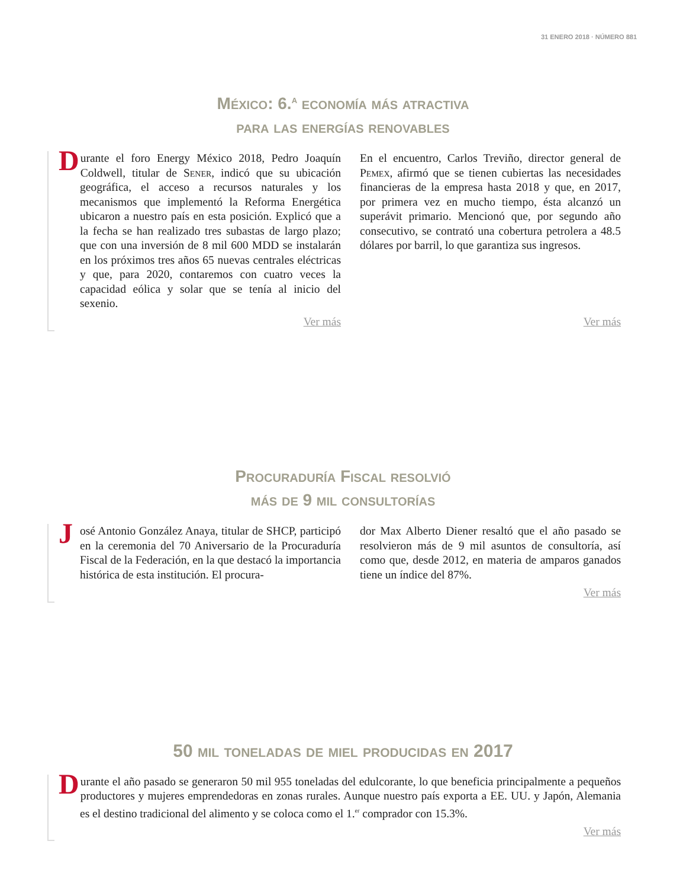31 ENERO 2018 · NÚMERO 881
México: 6.<sup>a</sup> economía más atractiva
para las energías renovables
Durante el foro Energy México 2018, Pedro Joaquín Coldwell, titular de Sener, indicó que su ubicación geográfica, el acceso a recursos naturales y los mecanismos que implementó la Reforma Energética ubicaron a nuestro país en esta posición. Explicó que a la fecha se han realizado tres subastas de largo plazo; que con una inversión de 8 mil 600 MDD se instalarán en los próximos tres años 65 nuevas centrales eléctricas y que, para 2020, contaremos con cuatro veces la capacidad eólica y solar que se tenía al inicio del sexenio.
Ver más
En el encuentro, Carlos Treviño, director general de Pemex, afirmó que se tienen cubiertas las necesidades financieras de la empresa hasta 2018 y que, en 2017, por primera vez en mucho tiempo, ésta alcanzó un superávit primario. Mencionó que, por segundo año consecutivo, se contrató una cobertura petrolera a 48.5 dólares por barril, lo que garantiza sus ingresos.
Ver más
Procuraduría Fiscal resolvió
más de 9 mil consultorías
José Antonio González Anaya, titular de SHCP, participó en la ceremonia del 70 Aniversario de la Procuraduría Fiscal de la Federación, en la que destacó la importancia histórica de esta institución. El procura-
dor Max Alberto Diener resaltó que el año pasado se resolvieron más de 9 mil asuntos de consultoría, así como que, desde 2012, en materia de amparos ganados tiene un índice del 87%.
Ver más
50 mil toneladas de miel producidas en 2017
Durante el año pasado se generaron 50 mil 955 toneladas del edulcorante, lo que beneficia principalmente a pequeños productores y mujeres emprendedoras en zonas rurales. Aunque nuestro país exporta a EE. UU. y Japón, Alemania es el destino tradicional del alimento y se coloca como el 1.<sup>er</sup> comprador con 15.3%.
Ver más